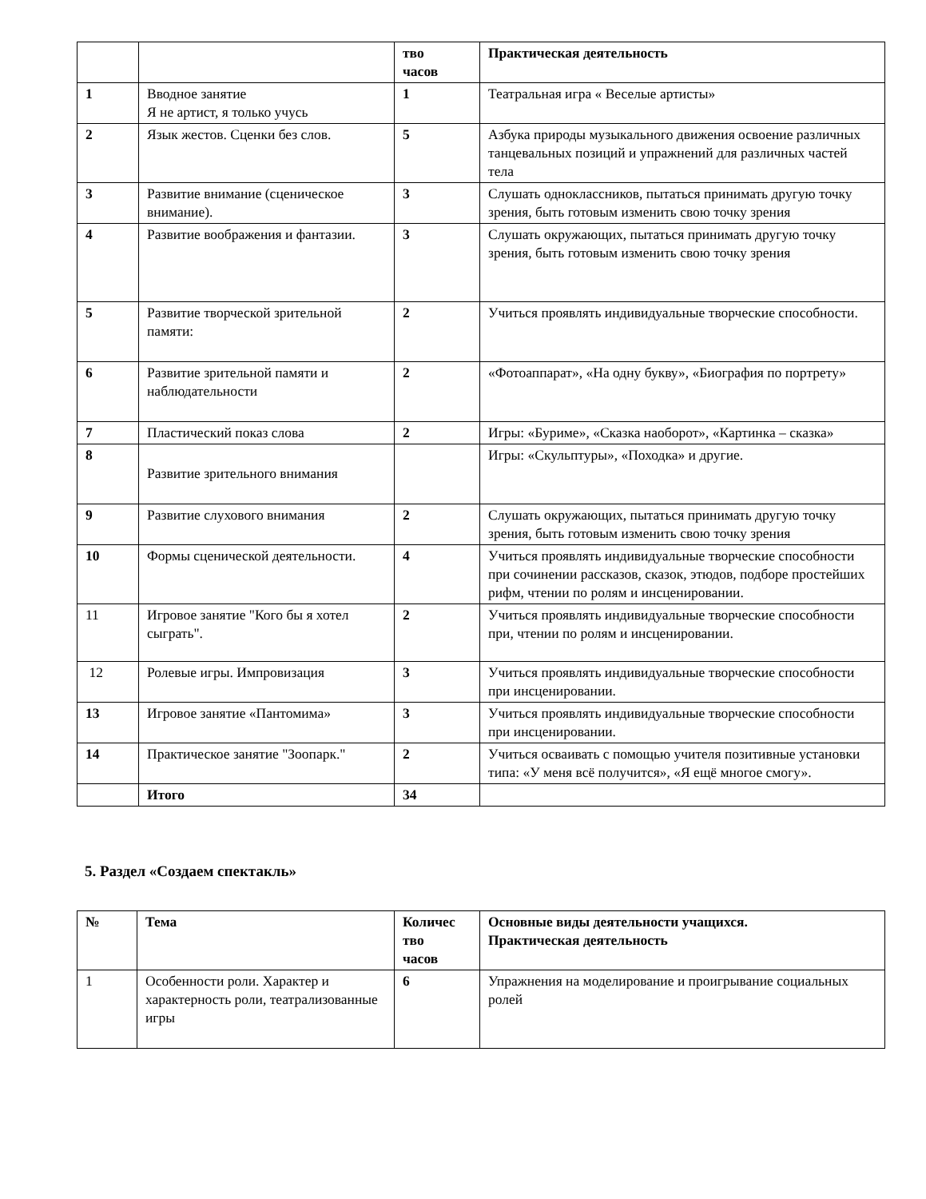| | | тво часов | Практическая деятельность |
| --- | --- | --- | --- |
| 1 | Вводное занятие Я не артист, я только учусь | 1 | Театральная игра « Веселые артисты» |
| 2 | Язык жестов. Сценки без слов. | 5 | Азбука природы музыкального движения освоение различных танцевальных позиций и упражнений для различных частей тела |
| 3 | Развитие внимание (сценическое внимание). | 3 | Слушать одноклассников, пытаться принимать другую точку зрения, быть готовым изменить свою точку зрения |
| 4 | Развитие воображения и фантазии. | 3 | Слушать окружающих, пытаться принимать другую точку зрения, быть готовым изменить свою точку зрения |
| 5 | Развитие творческой зрительной памяти: | 2 | Учиться проявлять индивидуальные творческие способности. |
| 6 | Развитие зрительной памяти и наблюдательности | 2 | «Фотоаппарат», «На одну букву», «Биография по портрету» |
| 7 | Пластический показ слова | 2 | Игры: «Буриме», «Сказка наоборот», «Картинка – сказка» |
| 8 | Развитие зрительного внимания | | Игры: «Скульптуры», «Походка» и другие. |
| 9 | Развитие слухового внимания | 2 | Слушать окружающих, пытаться принимать другую точку зрения, быть готовым изменить свою точку зрения |
| 10 | Формы сценической деятельности. | 4 | Учиться проявлять индивидуальные творческие способности при сочинении рассказов, сказок, этюдов, подборе простейших рифм, чтении по ролям и инсценировании. |
| 11 | Игровое занятие "Кого бы я хотел сыграть". | 2 | Учиться проявлять индивидуальные творческие способности при, чтении по ролям и инсценировании. |
| 12 | Ролевые игры. Импровизация | 3 | Учиться проявлять индивидуальные творческие способности при инсценировании. |
| 13 | Игровое занятие «Пантомима» | 3 | Учиться проявлять индивидуальные творческие способности при инсценировании. |
| 14 | Практическое занятие "Зоопарк." | 2 | Учиться осваивать с помощью учителя позитивные установки типа: «У меня всё получится», «Я ещё многое смогу». |
| | Итого | 34 | |
5. Раздел «Создаем спектакль»
| № | Тема | Количес тво часов | Основные виды деятельности учащихся. Практическая деятельность |
| --- | --- | --- | --- |
| 1 | Особенности роли. Характер и характерность роли, театрализованные игры | 6 | Упражнения на моделирование и проигрывание социальных ролей |